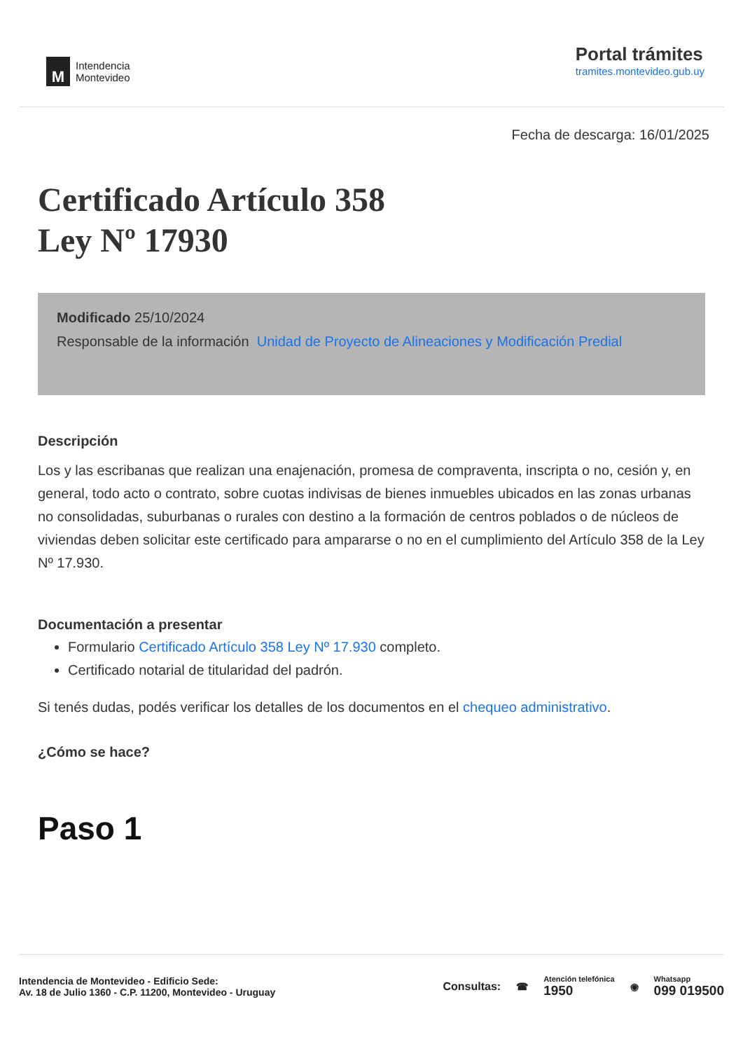M
Intendencia
Montevideo
Portal trámites
tramites.montevideo.gub.uy
Fecha de descarga: 16/01/2025
Certificado Artículo 358
Ley Nº 17930
Modificado 25/10/2024
Responsable de la información Unidad de Proyecto de Alineaciones y Modificación Predial
Descripción
Los y las escribanas que realizan una enajenación, promesa de compraventa, inscripta o no, cesión y, en general, todo acto o contrato, sobre cuotas indivisas de bienes inmuebles ubicados en las zonas urbanas no consolidadas, suburbanas o rurales con destino a la formación de centros poblados o de núcleos de viviendas deben solicitar este certificado para ampararse o no en el cumplimiento del Artículo 358 de la Ley Nº 17.930.
Documentación a presentar
Formulario Certificado Artículo 358 Ley Nº 17.930 completo.
Certificado notarial de titularidad del padrón.
Si tenés dudas, podés verificar los detalles de los documentos en el chequeo administrativo.
¿Cómo se hace?
Paso 1
Intendencia de Montevideo - Edificio Sede:
Av. 18 de Julio 1360 - C.P. 11200, Montevideo - Uruguay
Consultas: ☎
Atención telefónica
1950
◉
Whatsapp
099 019500